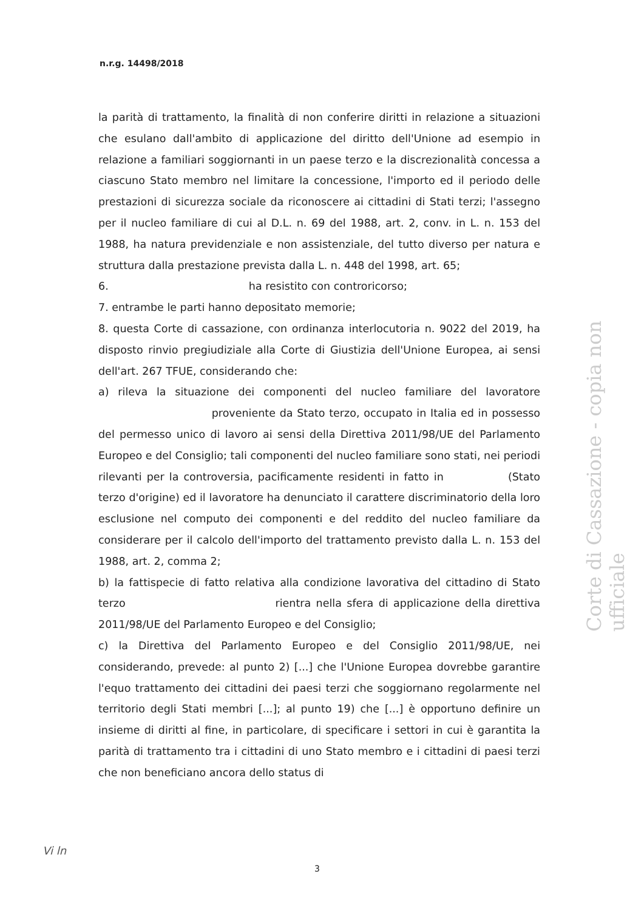n.r.g. 14498/2018
la parità di trattamento, la finalità di non conferire diritti in relazione a situazioni che esulano dall'ambito di applicazione del diritto dell'Unione ad esempio in relazione a familiari soggiornanti in un paese terzo e la discrezionalità concessa a ciascuno Stato membro nel limitare la concessione, l'importo ed il periodo delle prestazioni di sicurezza sociale da riconoscere ai cittadini di Stati terzi; l'assegno per il nucleo familiare di cui al D.L. n. 69 del 1988, art. 2, conv. in L. n. 153 del 1988, ha natura previdenziale e non assistenziale, del tutto diverso per natura e struttura dalla prestazione prevista dalla L. n. 448 del 1998, art. 65;
6. ha resistito con controricorso;
7. entrambe le parti hanno depositato memorie;
8. questa Corte di cassazione, con ordinanza interlocutoria n. 9022 del 2019, ha disposto rinvio pregiudiziale alla Corte di Giustizia dell'Unione Europea, ai sensi dell'art. 267 TFUE, considerando che:
a) rileva la situazione dei componenti del nucleo familiare del lavoratore proveniente da Stato terzo, occupato in Italia ed in possesso del permesso unico di lavoro ai sensi della Direttiva 2011/98/UE del Parlamento Europeo e del Consiglio; tali componenti del nucleo familiare sono stati, nei periodi rilevanti per la controversia, pacificamente residenti in fatto in (Stato terzo d'origine) ed il lavoratore ha denunciato il carattere discriminatorio della loro esclusione nel computo dei componenti e del reddito del nucleo familiare da considerare per il calcolo dell'importo del trattamento previsto dalla L. n. 153 del 1988, art. 2, comma 2;
b) la fattispecie di fatto relativa alla condizione lavorativa del cittadino di Stato terzo rientra nella sfera di applicazione della direttiva 2011/98/UE del Parlamento Europeo e del Consiglio;
c) la Direttiva del Parlamento Europeo e del Consiglio 2011/98/UE, nei considerando, prevede: al punto 2) [...] che l'Unione Europea dovrebbe garantire l'equo trattamento dei cittadini dei paesi terzi che soggiornano regolarmente nel territorio degli Stati membri [...]; al punto 19) che [...] è opportuno definire un insieme di diritti al fine, in particolare, di specificare i settori in cui è garantita la parità di trattamento tra i cittadini di uno Stato membro e i cittadini di paesi terzi che non beneficiano ancora dello status di
Corte di Cassazione - copia non ufficiale
Vi ln
3